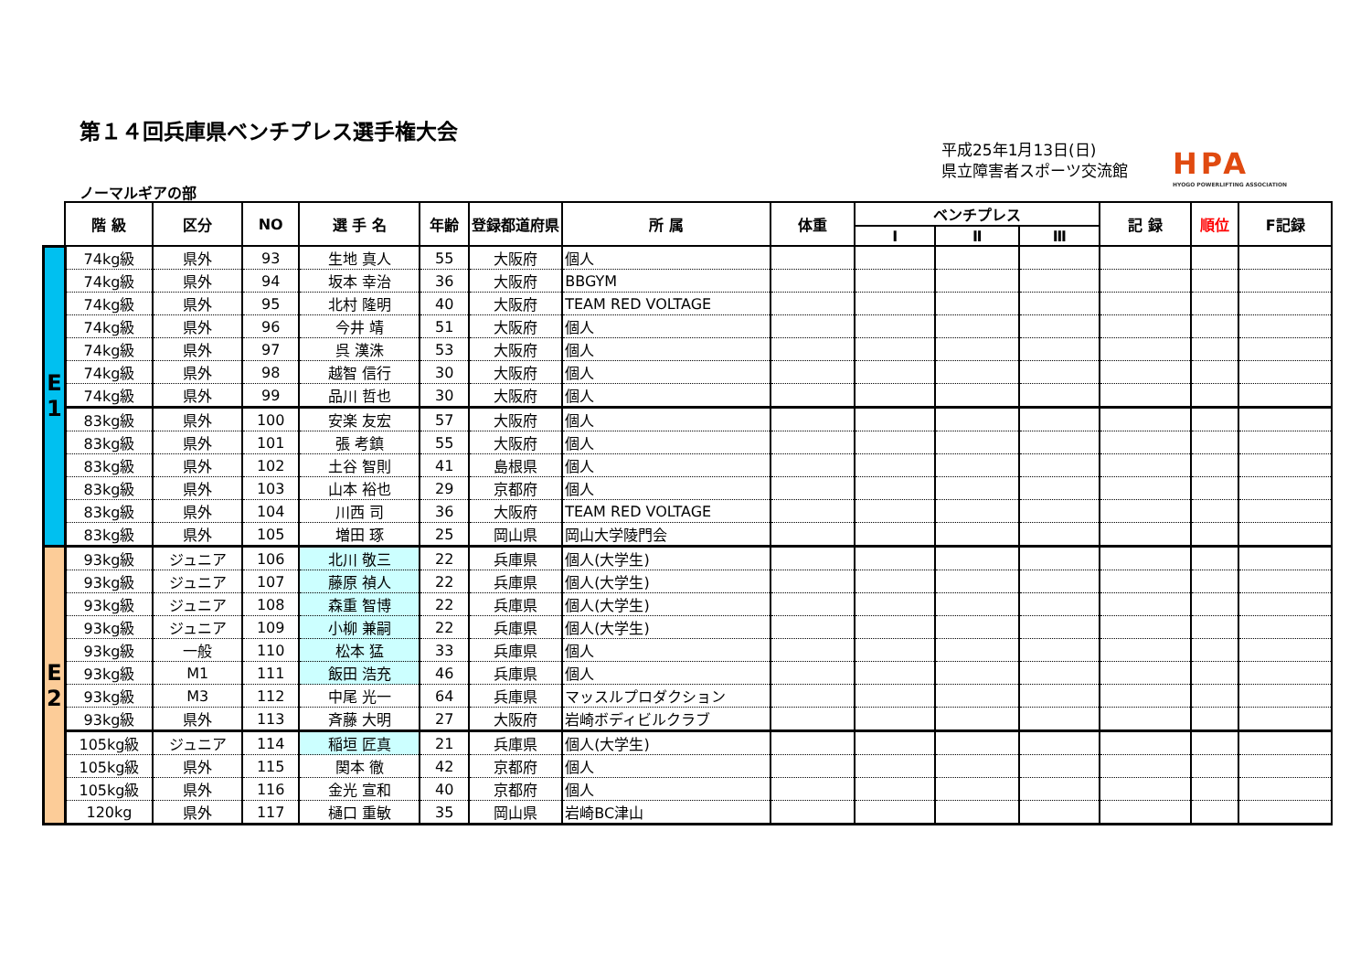第１４回兵庫県ベンチプレス選手権大会
平成25年1月13日(日)
県立障害者スポーツ交流館
HPA
HYOGO POWERLIFTING ASSOCIATION
ノーマルギアの部
| | 階 級 | 区分 | NO | 選 手 名 | 年齢 | 登録都道府県 | 所 属 | 体重 | ベンチプレス | | | 記 録 | 順位 | F記録 |
| --- | --- | --- | --- | --- | --- | --- | --- | --- | --- | --- | --- | --- | --- | --- |
| | | | | | | | | | Ⅰ | Ⅱ | Ⅲ | | | |
| E 1 | 74kg級 | 県外 | 93 | 生地 真人 | 55 | 大阪府 | 個人 | | | | | | | |
| | 74kg級 | 県外 | 94 | 坂本 幸治 | 36 | 大阪府 | BBGYM | | | | | | | |
| | 74kg級 | 県外 | 95 | 北村 隆明 | 40 | 大阪府 | TEAM RED VOLTAGE | | | | | | | |
| | 74kg級 | 県外 | 96 | 今井 靖 | 51 | 大阪府 | 個人 | | | | | | | |
| | 74kg級 | 県外 | 97 | 呉 漢洙 | 53 | 大阪府 | 個人 | | | | | | | |
| | 74kg級 | 県外 | 98 | 越智 信行 | 30 | 大阪府 | 個人 | | | | | | | |
| | 74kg級 | 県外 | 99 | 品川 哲也 | 30 | 大阪府 | 個人 | | | | | | | |
| | 83kg級 | 県外 | 100 | 安楽 友宏 | 57 | 大阪府 | 個人 | | | | | | | |
| | 83kg級 | 県外 | 101 | 張 考鎮 | 55 | 大阪府 | 個人 | | | | | | | |
| | 83kg級 | 県外 | 102 | 土谷 智則 | 41 | 島根県 | 個人 | | | | | | | |
| | 83kg級 | 県外 | 103 | 山本 裕也 | 29 | 京都府 | 個人 | | | | | | | |
| | 83kg級 | 県外 | 104 | 川西 司 | 36 | 大阪府 | TEAM RED VOLTAGE | | | | | | | |
| | 83kg級 | 県外 | 105 | 増田 琢 | 25 | 岡山県 | 岡山大学陵門会 | | | | | | | |
| E 2 | 93kg級 | ジュニア | 106 | 北川 敬三 | 22 | 兵庫県 | 個人(大学生) | | | | | | | |
| | 93kg級 | ジュニア | 107 | 藤原 禎人 | 22 | 兵庫県 | 個人(大学生) | | | | | | | |
| | 93kg級 | ジュニア | 108 | 森重 智博 | 22 | 兵庫県 | 個人(大学生) | | | | | | | |
| | 93kg級 | ジュニア | 109 | 小柳 兼嗣 | 22 | 兵庫県 | 個人(大学生) | | | | | | | |
| | 93kg級 | 一般 | 110 | 松本 猛 | 33 | 兵庫県 | 個人 | | | | | | | |
| | 93kg級 | M1 | 111 | 飯田 浩充 | 46 | 兵庫県 | 個人 | | | | | | | |
| | 93kg級 | M3 | 112 | 中尾 光一 | 64 | 兵庫県 | マッスルプロダクション | | | | | | | |
| | 93kg級 | 県外 | 113 | 斉藤 大明 | 27 | 大阪府 | 岩崎ボディビルクラブ | | | | | | | |
| | 105kg級 | ジュニア | 114 | 稲垣 匠真 | 21 | 兵庫県 | 個人(大学生) | | | | | | | |
| | 105kg級 | 県外 | 115 | 関本 徹 | 42 | 京都府 | 個人 | | | | | | | |
| | 105kg級 | 県外 | 116 | 金光 宣和 | 40 | 京都府 | 個人 | | | | | | | |
| | 120kg | 県外 | 117 | 樋口 重敏 | 35 | 岡山県 | 岩崎BC津山 | | | | | | | |